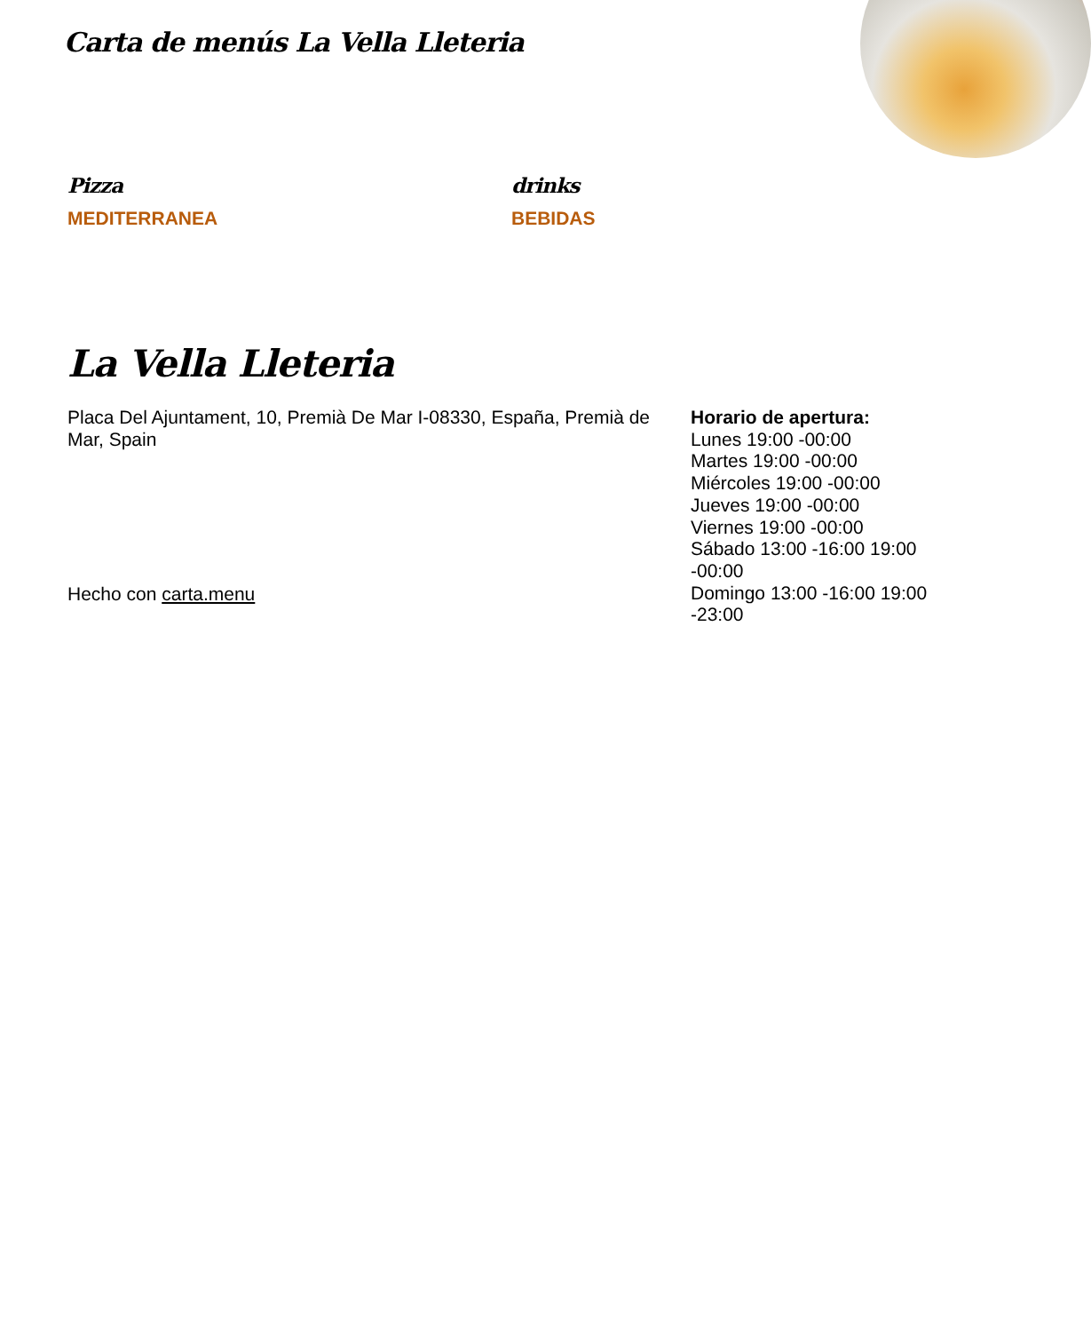Carta de menús La Vella Lleteria
Pizza
MEDITERRANEA
drinks
BEBIDAS
La Vella Lleteria
Placa Del Ajuntament, 10, Premià De Mar I-08330, España, Premià de Mar, Spain
Hecho con carta.menu
Horario de apertura:
Lunes 19:00 -00:00
Martes 19:00 -00:00
Miércoles 19:00 -00:00
Jueves 19:00 -00:00
Viernes 19:00 -00:00
Sábado 13:00 -16:00 19:00 -00:00
Domingo 13:00 -16:00 19:00 -23:00